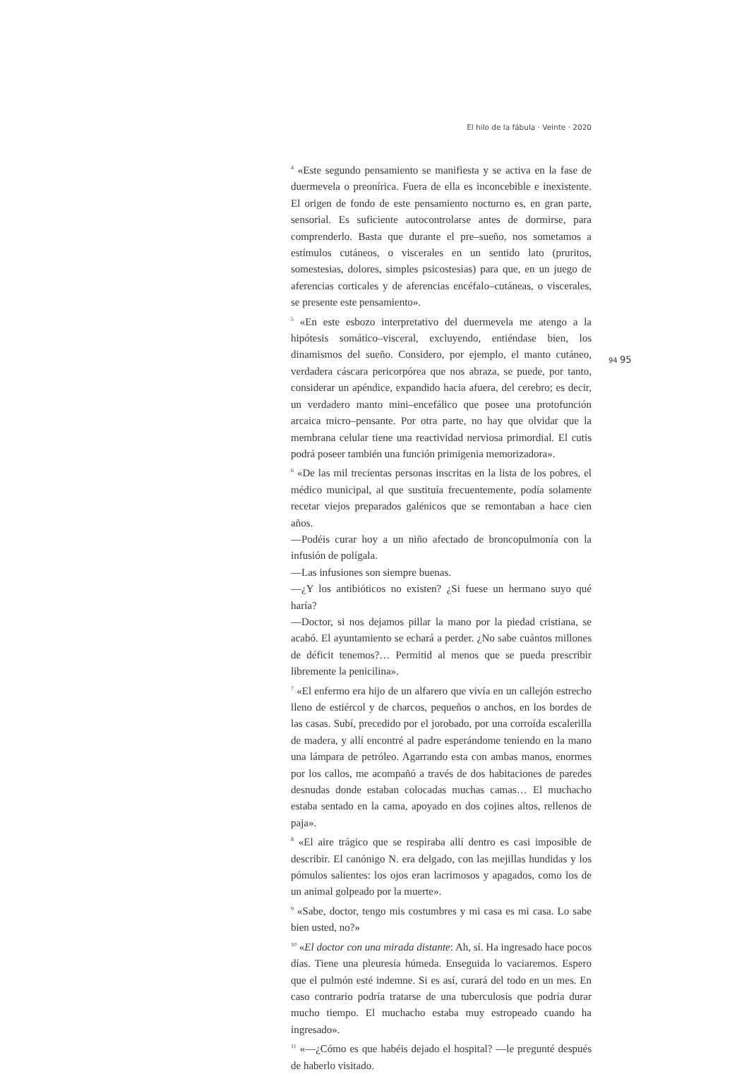El hilo de la fábula · Veinte · 2020
<sup>4</sup> «Este segundo pensamiento se manifiesta y se activa en la fase de duermevela o preonírica. Fuera de ella es inconcebible e inexistente. El origen de fondo de este pensamiento nocturno es, en gran parte, sensorial. Es suficiente autocontrolarse antes de dormirse, para comprenderlo. Basta que durante el pre–sueño, nos sometamos a estímulos cutáneos, o viscerales en un sentido lato (pruritos, somestesias, dolores, simples psicostesias) para que, en un juego de aferencias corticales y de aferencias encéfalo–cutáneas, o viscerales, se presente este pensamiento».
<sup>5</sup> «En este esbozo interpretativo del duermevela me atengo a la hipótesis somático–visceral, excluyendo, entiéndase bien, los dinamismos del sueño. Considero, por ejemplo, el manto cutáneo, verdadera cáscara pericorpórea que nos abraza, se puede, por tanto, considerar un apéndice, expandido hacia afuera, del cerebro; es decir, un verdadero manto mini–encefálico que posee una protofunción arcaica micro–pensante. Por otra parte, no hay que olvidar que la membrana celular tiene una reactividad nerviosa primordial. El cutis podrá poseer también una función primigenia memorizadora».
<sup>6</sup> «De las mil trecientas personas inscritas en la lista de los pobres, el médico municipal, al que sustituía frecuentemente, podía solamente recetar viejos preparados galénicos que se remontaban a hace cien años.
—Podéis curar hoy a un niño afectado de broncopulmonía con la infusión de polígala.
—Las infusiones son siempre buenas.
—¿Y los antibióticos no existen? ¿Si fuese un hermano suyo qué haría?
—Doctor, si nos dejamos pillar la mano por la piedad cristiana, se acabó. El ayuntamiento se echará a perder. ¿No sabe cuántos millones de déficit tenemos?… Permitid al menos que se pueda prescribir libremente la penicilina».
<sup>7</sup> «El enfermo era hijo de un alfarero que vivía en un callejón estrecho lleno de estiércol y de charcos, pequeños o anchos, en los bordes de las casas. Subí, precedido por el jorobado, por una corroída escalerilla de madera, y allí encontré al padre esperándome teniendo en la mano una lámpara de petróleo. Agarrando esta con ambas manos, enormes por los callos, me acompañó a través de dos habitaciones de paredes desnudas donde estaban colocadas muchas camas… El muchacho estaba sentado en la cama, apoyado en dos cojines altos, rellenos de paja».
<sup>8</sup> «El aire trágico que se respiraba allí dentro es casi imposible de describir. El canónigo N. era delgado, con las mejillas hundidas y los pómulos salientes: los ojos eran lacrimosos y apagados, como los de un animal golpeado por la muerte».
<sup>9</sup> «Sabe, doctor, tengo mis costumbres y mi casa es mi casa. Lo sabe bien usted, no?»
<sup>10</sup> «El doctor con una mirada distante: Ah, sí. Ha ingresado hace pocos días. Tiene una pleuresía húmeda. Enseguida lo vaciaremos. Espero que el pulmón esté indemne. Si es así, curará del todo en un mes. En caso contrario podría tratarse de una tuberculosis que podría durar mucho tiempo. El muchacho estaba muy estropeado cuando ha ingresado».
<sup>11</sup> «—¿Cómo es que habéis dejado el hospital? —le pregunté después de haberlo visitado.
94 95